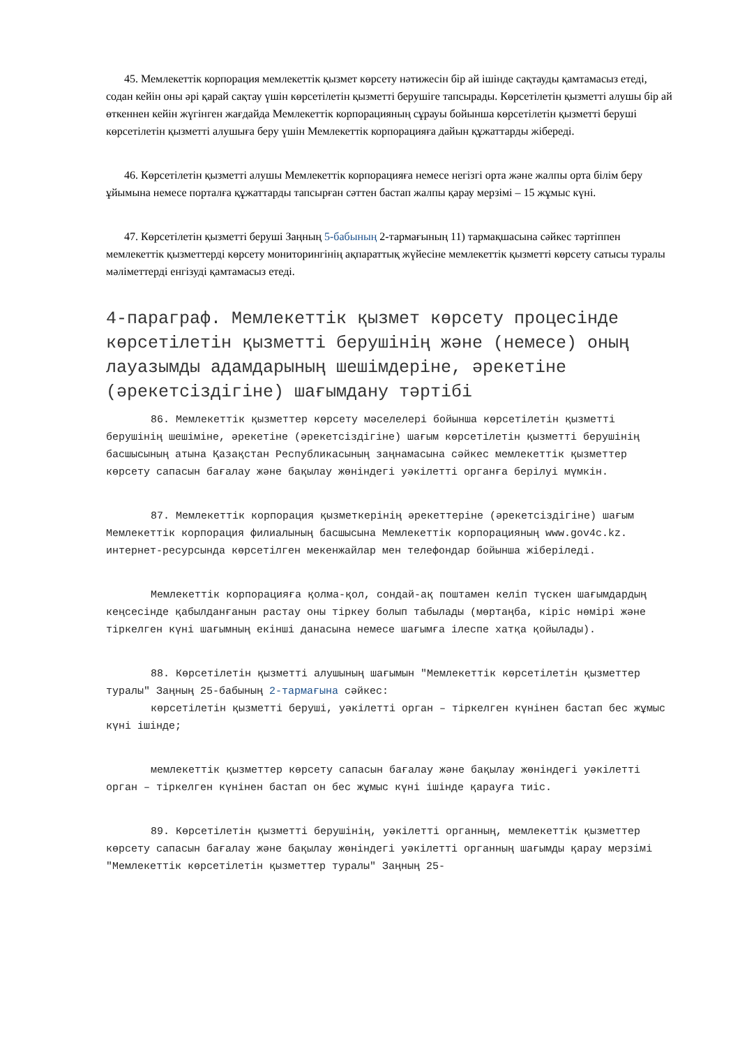45. Мемлекеттік корпорация мемлекеттік қызмет көрсету нәтижесін бір ай ішінде сақтауды қамтамасыз етеді, содан кейін оны әрі қарай сақтау үшін көрсетілетін қызметті берушіге тапсырады. Көрсетілетін қызметті алушы бір ай өткеннен кейін жүгінген жағдайда Мемлекеттік корпорацияның сұрауы бойынша көрсетілетін қызметті беруші көрсетілетін қызметті алушыға беру үшін Мемлекеттік корпорацияға дайын құжаттарды жібереді.
46. Көрсетілетін қызметті алушы Мемлекеттік корпорацияға немесе негізгі орта және жалпы орта білім беру ұйымына немесе порталға құжаттарды тапсырған сәттен бастап жалпы қарау мерзімі – 15 жұмыс күні.
47. Көрсетілетін қызметті беруші Заңның 5-бабының 2-тармағының 11) тармақшасына сәйкес тәртіппен мемлекеттік қызметтерді көрсету мониторингінің ақпараттық жүйесіне мемлекеттік қызметті көрсету сатысы туралы мәліметтерді енгізуді қамтамасыз етеді.
4-параграф. Мемлекеттік қызмет көрсету процесінде көрсетілетін қызметті берушінің және (немесе) оның лауазымды адамдарының шешімдеріне, әрекетіне (әрекетсіздігіне) шағымдану тәртібі
86. Мемлекеттік қызметтер көрсету мәселелері бойынша көрсетілетін қызметті берушінің шешіміне, әрекетіне (әрекетсіздігіне) шағым көрсетілетін қызметті берушінің басшысының атына Қазақстан Республикасының заңнамасына сәйкес мемлекеттік қызметтер көрсету сапасын бағалау және бақылау жөніндегі уәкілетті органға берілуі мүмкін.
87. Мемлекеттік корпорация қызметкерінің әрекеттеріне (әрекетсіздігіне) шағым Мемлекеттік корпорация филиалының басшысына Мемлекеттік корпорацияның www.gov4c.kz. интернет-ресурсында көрсетілген мекенжайлар мен телефондар бойынша жіберіледі.
Мемлекеттік корпорацияға қолма-қол, сондай-ақ поштамен келіп түскен шағымдардың кеңсесінде қабылданғанын растау оны тіркеу болып табылады (мөртаңба, кіріс нөмірі және тіркелген күні шағымның екінші данасына немесе шағымға ілеспе хатқа қойылады).
88. Көрсетілетін қызметті алушының шағымын "Мемлекеттік көрсетілетін қызметтер туралы" Заңның 25-бабының 2-тармағына сәйкес:
көрсетілетін қызметті беруші, уәкілетті орган – тіркелген күнінен бастап бес жұмыс күні ішінде;
мемлекеттік қызметтер көрсету сапасын бағалау және бақылау жөніндегі уәкілетті орган – тіркелген күнінен бастап он бес жұмыс күні ішінде қарауға тиіс.
89. Көрсетілетін қызметті берушінің, уәкілетті органның, мемлекеттік қызметтер көрсету сапасын бағалау және бақылау жөніндегі уәкілетті органның шағымды қарау мерзімі "Мемлекеттік көрсетілетін қызметтер туралы" Заңның 25-